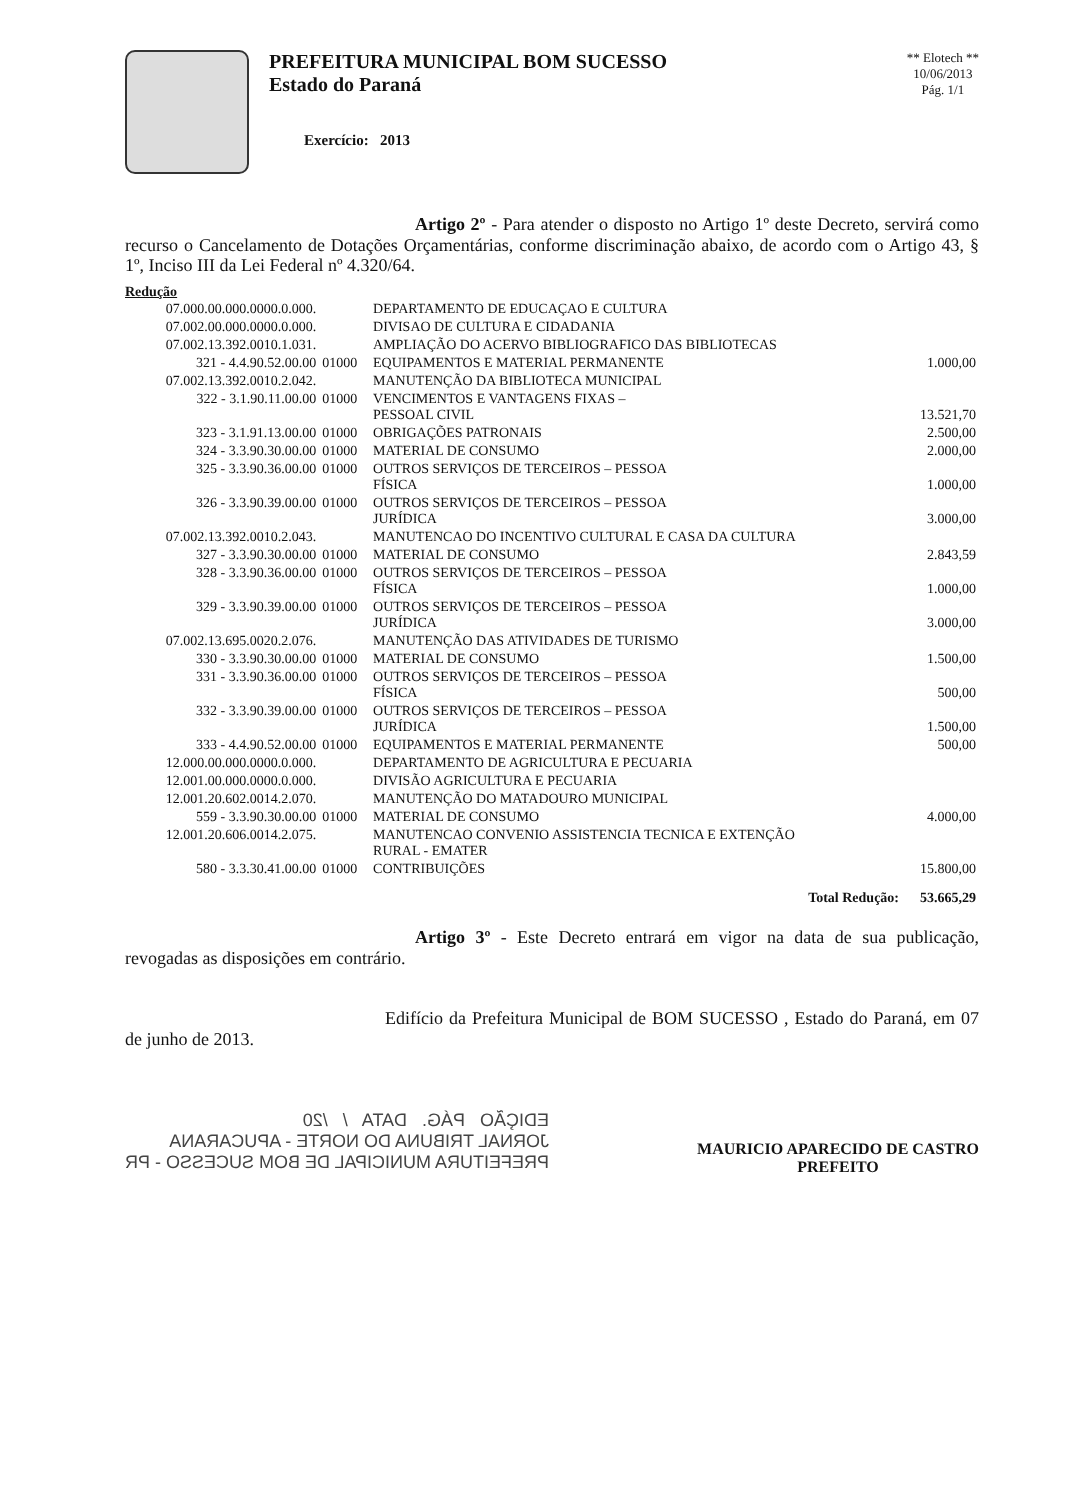PREFEITURA MUNICIPAL BOM SUCESSO
Estado do Paraná
Exercício: 2013
** Elotech **
10/06/2013
Pág. 1/1
Artigo 2º - Para atender o disposto no Artigo 1º deste Decreto, servirá como recurso o Cancelamento de Dotações Orçamentárias, conforme discriminação abaixo, de acordo com o Artigo 43, § 1º, Inciso III da Lei Federal nº 4.320/64.
Redução
| 07.000.00.000.0000.0.000. | | DEPARTAMENTO DE EDUCAÇAO E CULTURA | |
| 07.002.00.000.0000.0.000. | | DIVISAO DE CULTURA E CIDADANIA | |
| 07.002.13.392.0010.1.031. | | AMPLIAÇÃO DO ACERVO BIBLIOGRAFICO DAS BIBLIOTECAS | |
| 321 - 4.4.90.52.00.00 | 01000 | EQUIPAMENTOS E MATERIAL PERMANENTE | 1.000,00 |
| 07.002.13.392.0010.2.042. | | MANUTENÇÃO DA BIBLIOTECA MUNICIPAL | |
| 322 - 3.1.90.11.00.00 | 01000 | VENCIMENTOS E VANTAGENS FIXAS – PESSOAL CIVIL | 13.521,70 |
| 323 - 3.1.91.13.00.00 | 01000 | OBRIGAÇÕES PATRONAIS | 2.500,00 |
| 324 - 3.3.90.30.00.00 | 01000 | MATERIAL DE CONSUMO | 2.000,00 |
| 325 - 3.3.90.36.00.00 | 01000 | OUTROS SERVIÇOS DE TERCEIROS – PESSOA FÍSICA | 1.000,00 |
| 326 - 3.3.90.39.00.00 | 01000 | OUTROS SERVIÇOS DE TERCEIROS – PESSOA JURÍDICA | 3.000,00 |
| 07.002.13.392.0010.2.043. | | MANUTENCAO DO INCENTIVO CULTURAL E CASA DA CULTURA | |
| 327 - 3.3.90.30.00.00 | 01000 | MATERIAL DE CONSUMO | 2.843,59 |
| 328 - 3.3.90.36.00.00 | 01000 | OUTROS SERVIÇOS DE TERCEIROS – PESSOA FÍSICA | 1.000,00 |
| 329 - 3.3.90.39.00.00 | 01000 | OUTROS SERVIÇOS DE TERCEIROS – PESSOA JURÍDICA | 3.000,00 |
| 07.002.13.695.0020.2.076. | | MANUTENÇÃO DAS ATIVIDADES DE TURISMO | |
| 330 - 3.3.90.30.00.00 | 01000 | MATERIAL DE CONSUMO | 1.500,00 |
| 331 - 3.3.90.36.00.00 | 01000 | OUTROS SERVIÇOS DE TERCEIROS – PESSOA FÍSICA | 500,00 |
| 332 - 3.3.90.39.00.00 | 01000 | OUTROS SERVIÇOS DE TERCEIROS – PESSOA JURÍDICA | 1.500,00 |
| 333 - 4.4.90.52.00.00 | 01000 | EQUIPAMENTOS E MATERIAL PERMANENTE | 500,00 |
| 12.000.00.000.0000.0.000. | | DEPARTAMENTO DE AGRICULTURA E PECUARIA | |
| 12.001.00.000.0000.0.000. | | DIVISÃO AGRICULTURA E PECUARIA | |
| 12.001.20.602.0014.2.070. | | MANUTENÇÃO DO MATADOURO MUNICIPAL | |
| 559 - 3.3.90.30.00.00 | 01000 | MATERIAL DE CONSUMO | 4.000,00 |
| 12.001.20.606.0014.2.075. | | MANUTENCAO CONVENIO ASSISTENCIA TECNICA E EXTENÇÃO RURAL - EMATER | |
| 580 - 3.3.30.41.00.00 | 01000 | CONTRIBUIÇÕES | 15.800,00 |
| | | Total Redução: | 53.665,29 |
Artigo 3º - Este Decreto entrará em vigor na data de sua publicação, revogadas as disposições em contrário.
Edifício da Prefeitura Municipal de BOM SUCESSO , Estado do Paraná, em 07 de junho de 2013.
EDIÇÃO PÁG. DATA / /20
JORNAL TRIBUNA DO NORTE - APUCARANA
PREFEITURA MUNICIPAL DE BOM SUCESSO - PR
MAURICIO APARECIDO DE CASTRO
PREFEITO